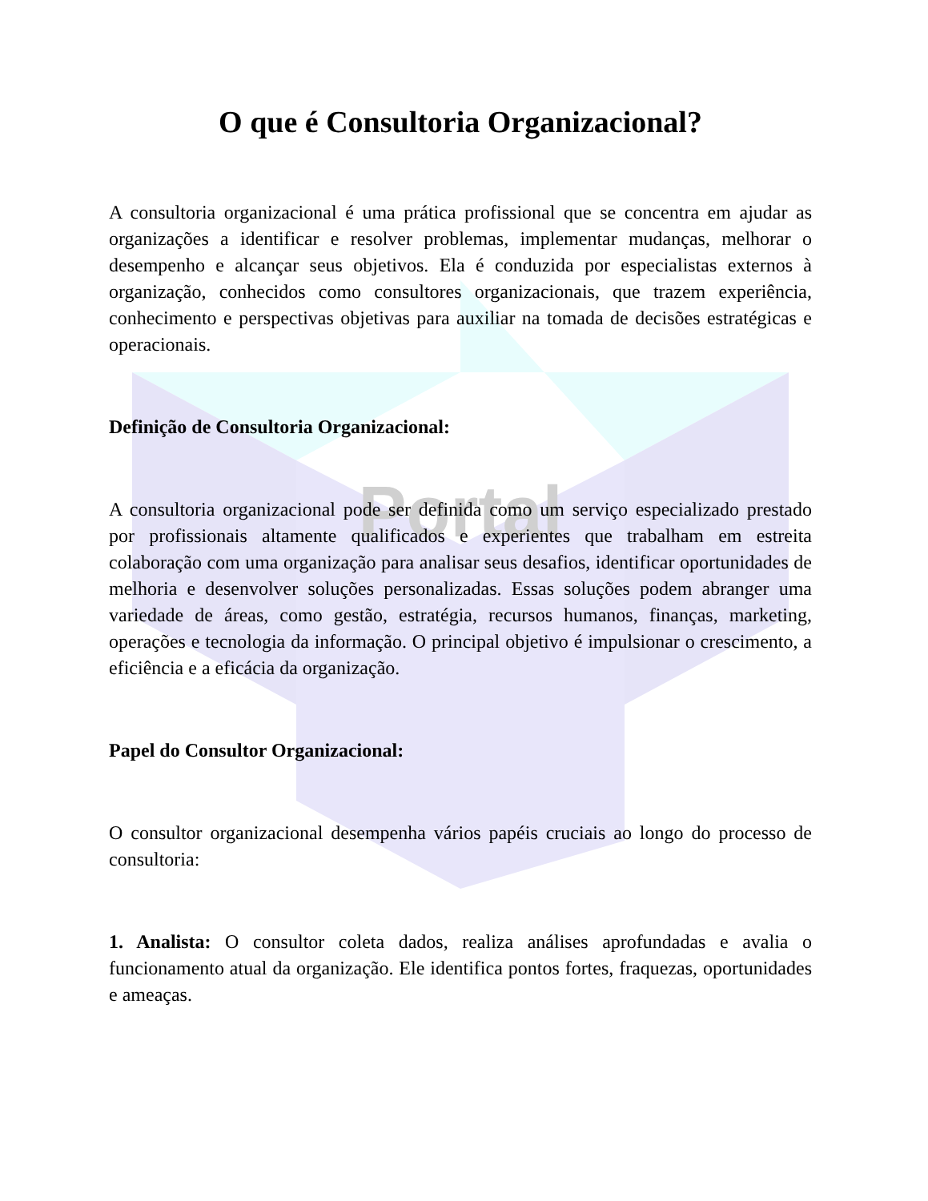Portal
O que é Consultoria Organizacional?
A consultoria organizacional é uma prática profissional que se concentra em ajudar as organizações a identificar e resolver problemas, implementar mudanças, melhorar o desempenho e alcançar seus objetivos. Ela é conduzida por especialistas externos à organização, conhecidos como consultores organizacionais, que trazem experiência, conhecimento e perspectivas objetivas para auxiliar na tomada de decisões estratégicas e operacionais.
Definição de Consultoria Organizacional:
A consultoria organizacional pode ser definida como um serviço especializado prestado por profissionais altamente qualificados e experientes que trabalham em estreita colaboração com uma organização para analisar seus desafios, identificar oportunidades de melhoria e desenvolver soluções personalizadas. Essas soluções podem abranger uma variedade de áreas, como gestão, estratégia, recursos humanos, finanças, marketing, operações e tecnologia da informação. O principal objetivo é impulsionar o crescimento, a eficiência e a eficácia da organização.
Papel do Consultor Organizacional:
O consultor organizacional desempenha vários papéis cruciais ao longo do processo de consultoria:
1. Analista: O consultor coleta dados, realiza análises aprofundadas e avalia o funcionamento atual da organização. Ele identifica pontos fortes, fraquezas, oportunidades e ameaças.